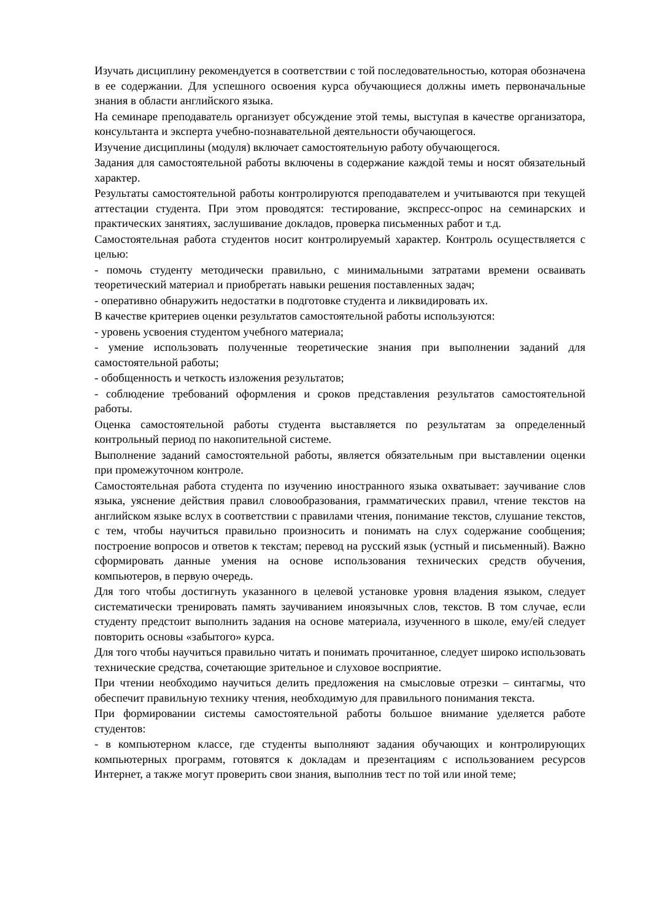Изучать дисциплину рекомендуется в соответствии с той последовательностью, которая обозначена в ее содержании. Для успешного освоения курса обучающиеся должны иметь первоначальные знания в области английского языка.
На семинаре преподаватель организует обсуждение этой темы, выступая в качестве организатора, консультанта и эксперта учебно-познавательной деятельности обучающегося.
Изучение дисциплины (модуля) включает самостоятельную работу обучающегося.
Задания для самостоятельной работы включены в содержание каждой темы и носят обязательный характер.
Результаты самостоятельной работы контролируются преподавателем и учитываются при текущей аттестации студента. При этом проводятся: тестирование, экспресс-опрос на семинарских и практических занятиях, заслушивание докладов, проверка письменных работ и т.д.
Самостоятельная работа студентов носит контролируемый характер. Контроль осуществляется с целью:
- помочь студенту методически правильно, с минимальными затратами времени осваивать теоретический материал и приобретать навыки решения поставленных задач;
- оперативно обнаружить недостатки в подготовке студента и ликвидировать их.
В качестве критериев оценки результатов самостоятельной работы используются:
- уровень усвоения студентом учебного материала;
- умение использовать полученные теоретические знания при выполнении заданий для самостоятельной работы;
- обобщенность и четкость изложения результатов;
- соблюдение требований оформления и сроков представления результатов самостоятельной работы.
Оценка самостоятельной работы студента выставляется по результатам за определенный контрольный период по накопительной системе.
Выполнение заданий самостоятельной работы, является обязательным при выставлении оценки при промежуточном контроле.
Самостоятельная работа студента по изучению иностранного языка охватывает: заучивание слов языка, уяснение действия правил словообразования, грамматических правил, чтение текстов на английском языке вслух в соответствии с правилами чтения, понимание текстов, слушание текстов, с тем, чтобы научиться правильно произносить и понимать на слух содержание сообщения; построение вопросов и ответов к текстам; перевод на русский язык (устный и письменный). Важно сформировать данные умения на основе использования технических средств обучения, компьютеров, в первую очередь.
Для того чтобы достигнуть указанного в целевой установке уровня владения языком, следует систематически тренировать память заучиванием иноязычных слов, текстов. В том случае, если студенту предстоит выполнить задания на основе материала, изученного в школе, ему/ей следует повторить основы «забытого» курса.
Для того чтобы научиться правильно читать и понимать прочитанное, следует широко использовать технические средства, сочетающие зрительное и слуховое восприятие.
При чтении необходимо научиться делить предложения на смысловые отрезки – синтагмы, что обеспечит правильную технику чтения, необходимую для правильного понимания текста.
При формировании системы самостоятельной работы большое внимание уделяется работе студентов:
- в компьютерном классе, где студенты выполняют задания обучающих и контролирующих компьютерных программ, готовятся к докладам и презентациям с использованием ресурсов Интернет, а также могут проверить свои знания, выполнив тест по той или иной теме;